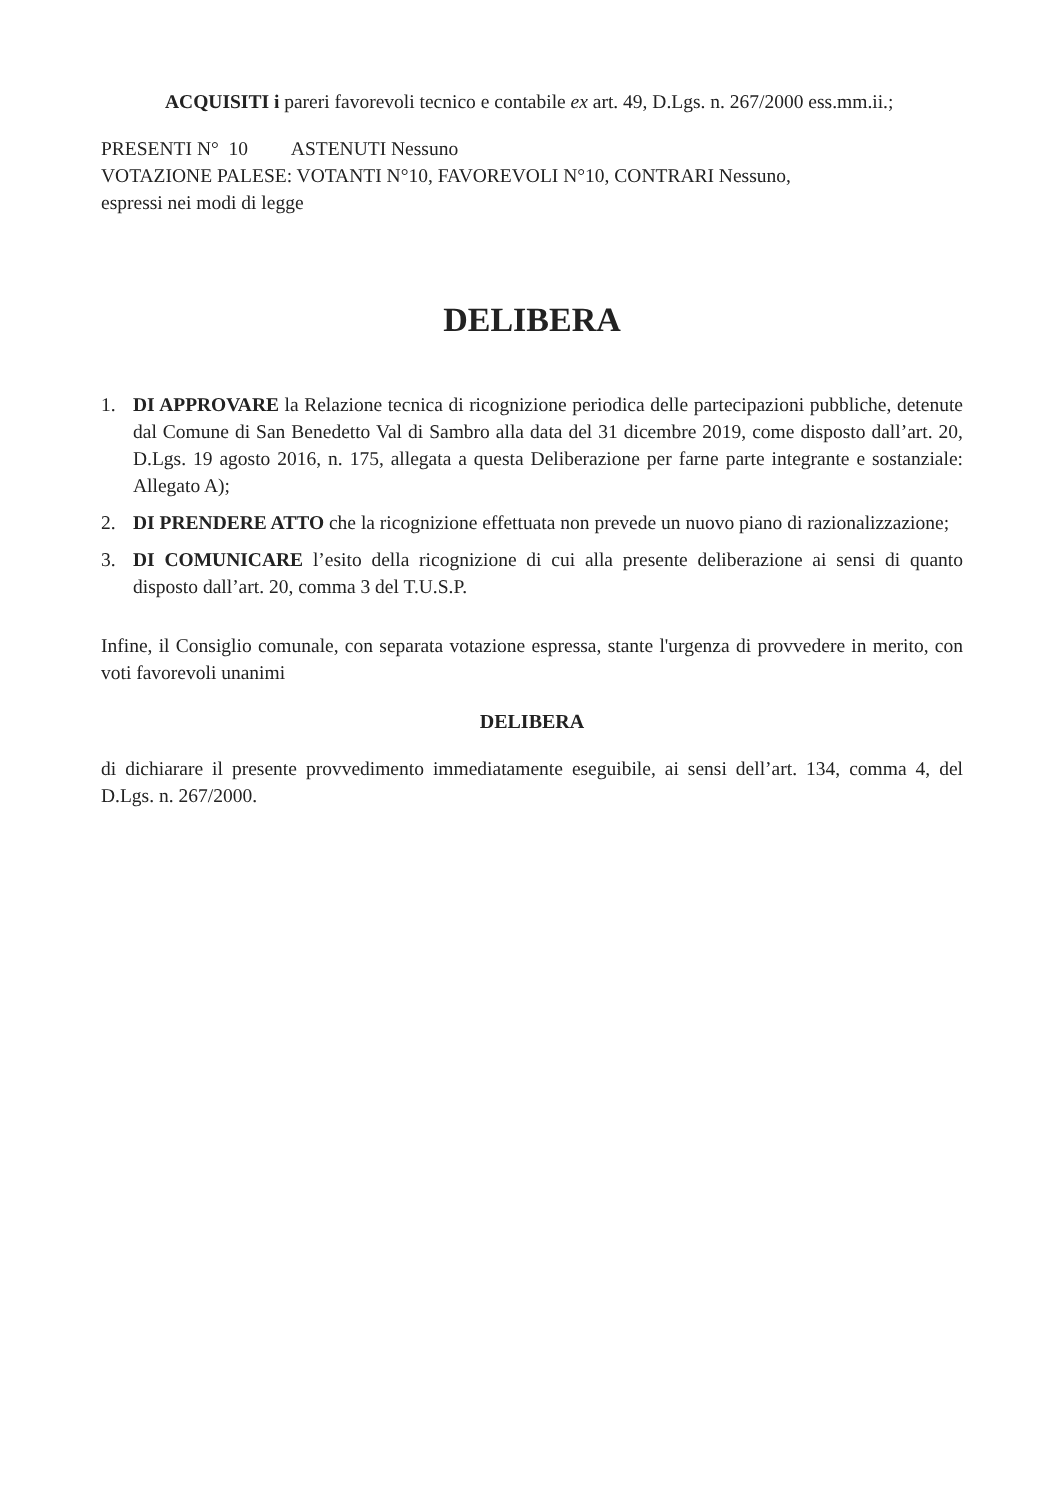ACQUISITI i pareri favorevoli tecnico e contabile ex art. 49, D.Lgs. n. 267/2000 ess.mm.ii.;
PRESENTI N° 10 ASTENUTI Nessuno
VOTAZIONE PALESE: VOTANTI N°10, FAVOREVOLI N°10, CONTRARI Nessuno,
espressi nei modi di legge
DELIBERA
1. DI APPROVARE la Relazione tecnica di ricognizione periodica delle partecipazioni pubbliche, detenute dal Comune di San Benedetto Val di Sambro alla data del 31 dicembre 2019, come disposto dall’art. 20, D.Lgs. 19 agosto 2016, n. 175, allegata a questa Deliberazione per farne parte integrante e sostanziale: Allegato A);
2. DI PRENDERE ATTO che la ricognizione effettuata non prevede un nuovo piano di razionalizzazione;
3. DI COMUNICARE l’esito della ricognizione di cui alla presente deliberazione ai sensi di quanto disposto dall’art. 20, comma 3 del T.U.S.P.
Infine, il Consiglio comunale, con separata votazione espressa, stante l'urgenza di provvedere in merito, con voti favorevoli unanimi
DELIBERA
di dichiarare il presente provvedimento immediatamente eseguibile, ai sensi dell’art. 134, comma 4, del D.Lgs. n. 267/2000.